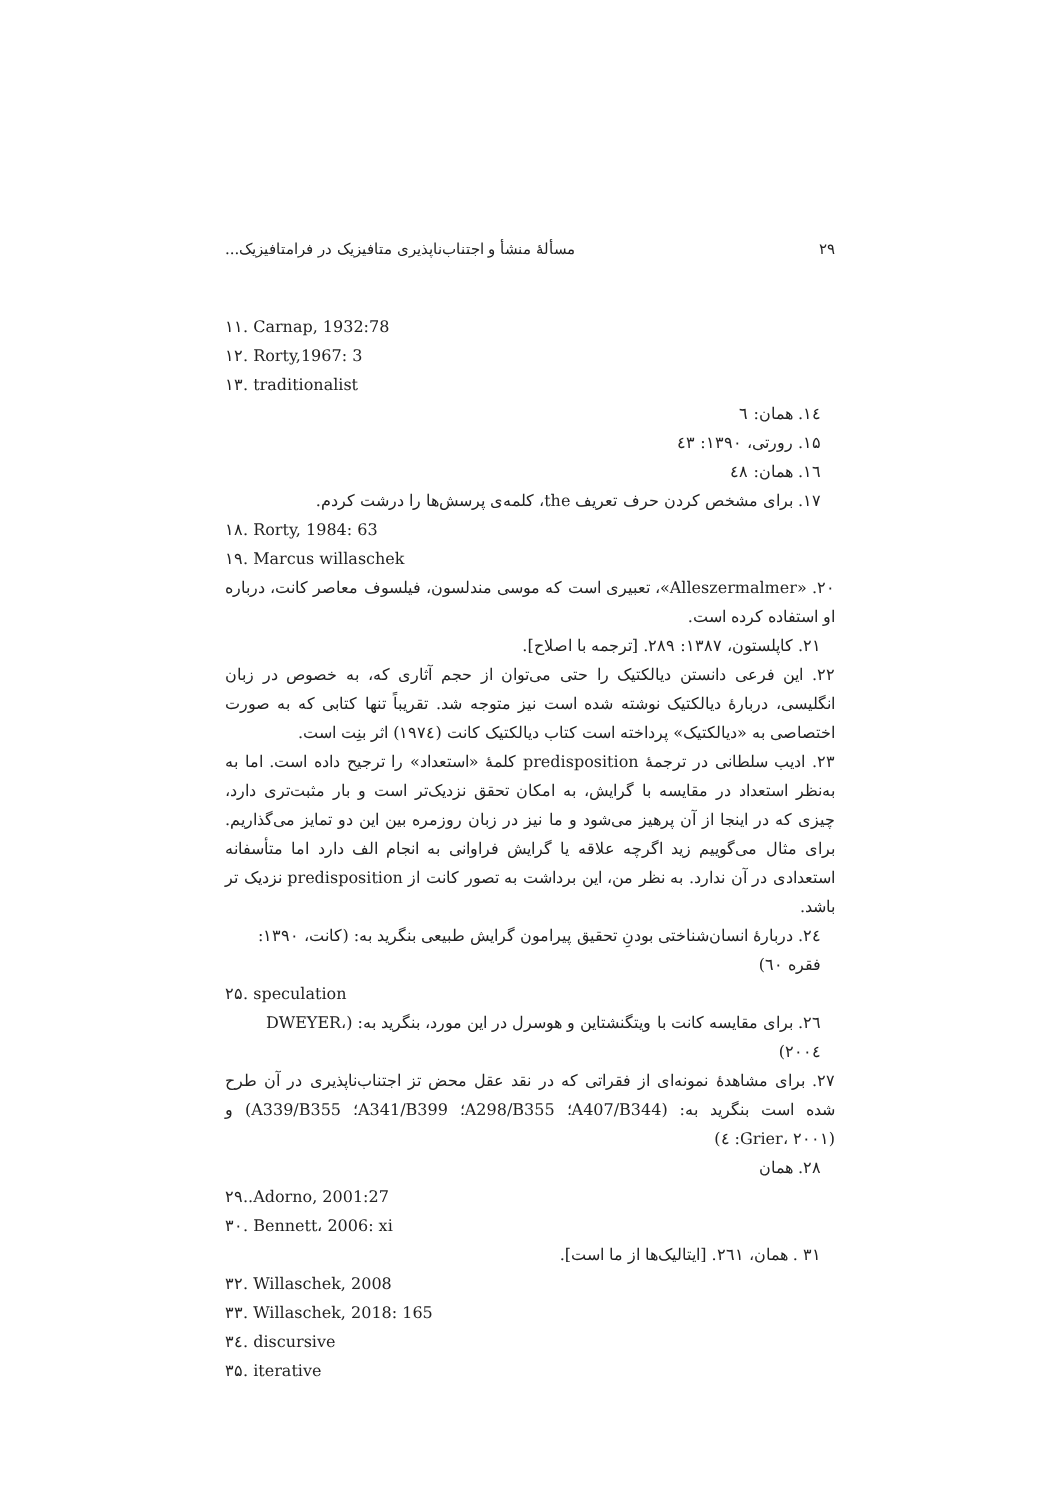۲۹ مسألهٔ منشأ و اجتناب‌ناپذیری متافیزیک در فرامتافیزیک...
۱۱. Carnap, 1932:78
۱۲. Rorty,1967: 3
۱۳. traditionalist
۱٤. همان: ٦
۱۵. رورتی، ۱۳۹۰: ٤۳
۱٦. همان: ٤۸
۱۷. برای مشخص کردن حرف تعریف the، کلمه‌ی پرسش‌ها را درشت کردم.
۱۸. Rorty, 1984: 63
۱۹. Marcus willaschek
۲۰. «Alleszermalmer»، تعبیری است که موسی مندلسون، فیلسوف معاصر کانت، درباره او استفاده کرده است.
۲۱. کاپلستون، ۱۳۸۷: ۲۸۹. [ترجمه با اصلاح].
۲۲. این فرعی دانستن دیالکتیک را حتی می‌توان از حجم آثاری که، به خصوص در زبان انگلیسی، دربارهٔ دیالکتیک نوشته شده است نیز متوجه شد. تقریباً تنها کتابی که به صورت اختصاصی به «دیالکتیک» پرداخته است کتاب دیالکتیک کانت (۱۹۷٤) اثر بنِت است.
۲۳. ادیب سلطانی در ترجمهٔ predisposition کلمهٔ «استعداد» را ترجیح داده است. اما به به‌نظر استعداد در مقایسه با گرایش، به امکان تحقق نزدیک‌تر است و بار مثبت‌تری دارد، چیزی که در اینجا از آن پرهیز می‌شود و ما نیز در زبان روزمره بین این دو تمایز می‌گذاریم. برای مثال می‌گوییم زید اگرچه علاقه یا گرایش فراوانی به انجام الف دارد اما متأسفانه استعدادی در آن ندارد. به نظر من، این برداشت به تصور کانت از predisposition نزدیک تر باشد.
۲٤. دربارهٔ انسان‌شناختی بودنِ تحقیق پیرامون گرایش طبیعی بنگرید به: (کانت، ۱۳۹۰: فقره ٦۰)
۲۵. speculation
۲٦. برای مقایسه کانت با ویتگنشتاین و هوسرل در این مورد، بنگرید به: (DWEYER، ۲۰۰٤)
۲۷. برای مشاهدهٔ نمونه‌ای از فقراتی که در نقد عقل محض تز اجتناب‌ناپذیری در آن طرح شده است بنگرید به: (A407/B344؛ A298/B355؛ A341/B399؛ A339/B355) و (Grier، ۲۰۰۱: ٤)
۲۸. همان
۲۹..Adorno, 2001:27
۳۰. Bennett، 2006: xi
۳۱ . همان، ۲٦۱. [ایتالیک‌ها از ما است].
۳۲. Willaschek, 2008
۳۳. Willaschek, 2018: 165
۳٤. discursive
۳۵. iterative